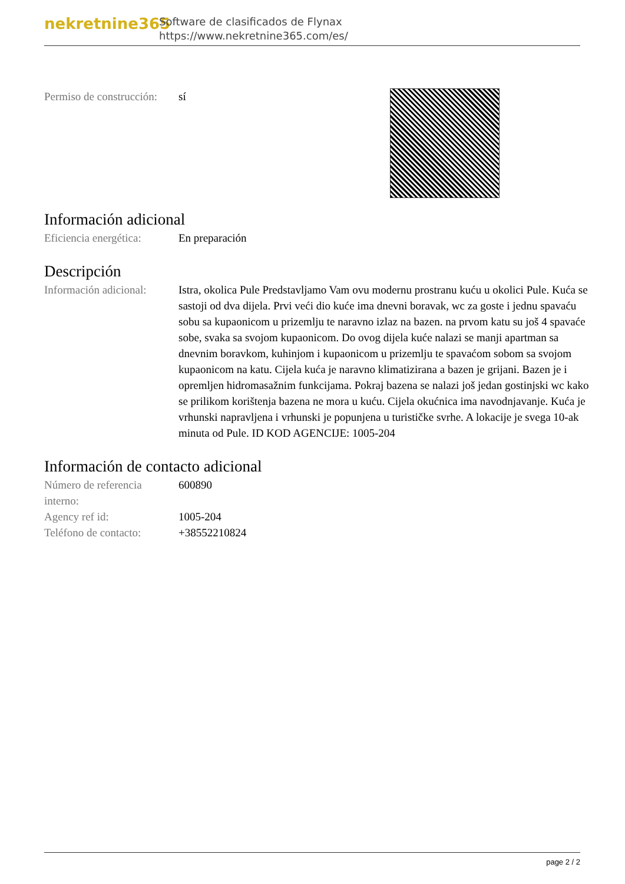nekretnine365
Software de clasificados de Flynax
https://www.nekretnine365.com/es/
| Permiso de construcción: | sí |
Información adicional
| Eficiencia energética: | En preparación |
Descripción
| Información adicional: | Istra, okolica Pule Predstavljamo Vam ovu modernu prostranu kuću u okolici Pule. Kuća se sastoji od dva dijela. Prvi veći dio kuće ima dnevni boravak, wc za goste i jednu spavaću sobu sa kupaonicom u prizemlju te naravno izlaz na bazen. na prvom katu su još 4 spavaće sobe, svaka sa svojom kupaonicom. Do ovog dijela kuće nalazi se manji apartman sa dnevnim boravkom, kuhinjom i kupaonicom u prizemlju te spavaćom sobom sa svojom kupaonicom na katu. Cijela kuća je naravno klimatizirana a bazen je grijani. Bazen je i opremljen hidromasažnim funkcijama. Pokraj bazena se nalazi još jedan gostinjski wc kako se prilikom korištenja bazena ne mora u kuću. Cijela okućnica ima navodnjavanje. Kuća je vrhunski napravljena i vrhunski je popunjena u turističke svrhe. A lokacije je svega 10-ak minuta od Pule. ID KOD AGENCIJE: 1005-204 |
Información de contacto adicional
| Número de referencia interno: | 600890 |
| Agency ref id: | 1005-204 |
| Teléfono de contacto: | +38552210824 |
page 2 / 2